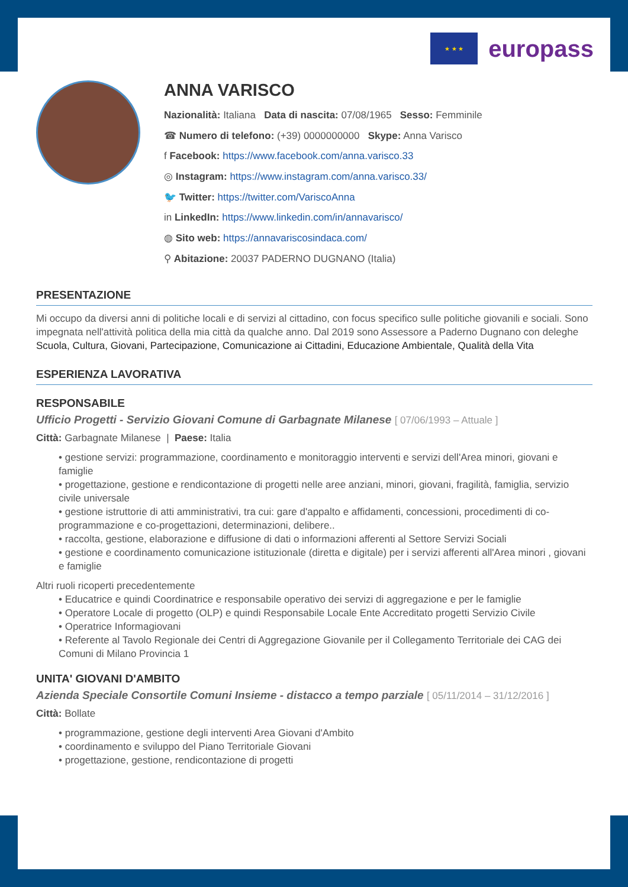★ ★ ★
europass
ANNA VARISCO
Nazionalità: Italiana Data di nascita: 07/08/1965 Sesso: Femminile
☎ Numero di telefono: (+39) 0000000000 Skype: Anna Varisco
f Facebook: https://www.facebook.com/anna.varisco.33
◎ Instagram: https://www.instagram.com/anna.varisco.33/
🐦 Twitter: https://twitter.com/VariscoAnna
in LinkedIn: https://www.linkedin.com/in/annavarisco/
◍ Sito web: https://annavariscosindaca.com/
⚲ Abitazione: 20037 PADERNO DUGNANO (Italia)
PRESENTAZIONE
Mi occupo da diversi anni di politiche locali e di servizi al cittadino, con focus specifico sulle politiche giovanili e sociali. Sono impegnata nell'attività politica della mia città da qualche anno. Dal 2019 sono Assessore a Paderno Dugnano con deleghe Scuola, Cultura, Giovani, Partecipazione, Comunicazione ai Cittadini, Educazione Ambientale, Qualità della Vita
ESPERIENZA LAVORATIVA
RESPONSABILE
Ufficio Progetti - Servizio Giovani Comune di Garbagnate Milanese [ 07/06/1993 – Attuale ]
Città: Garbagnate Milanese | Paese: Italia
• gestione servizi: programmazione, coordinamento e monitoraggio interventi e servizi dell'Area minori, giovani e famiglie
• progettazione, gestione e rendicontazione di progetti nelle aree anziani, minori, giovani, fragilità, famiglia, servizio civile universale
• gestione istruttorie di atti amministrativi, tra cui: gare d'appalto e affidamenti, concessioni, procedimenti di co-programmazione e co-progettazioni, determinazioni, delibere..
• raccolta, gestione, elaborazione e diffusione di dati o informazioni afferenti al Settore Servizi Sociali
• gestione e coordinamento comunicazione istituzionale (diretta e digitale) per i servizi afferenti all'Area minori , giovani e famiglie
Altri ruoli ricoperti precedentemente
• Educatrice e quindi Coordinatrice e responsabile operativo dei servizi di aggregazione e per le famiglie
• Operatore Locale di progetto (OLP) e quindi Responsabile Locale Ente Accreditato progetti Servizio Civile
• Operatrice Informagiovani
• Referente al Tavolo Regionale dei Centri di Aggregazione Giovanile per il Collegamento Territoriale dei CAG dei Comuni di Milano Provincia 1
UNITA' GIOVANI D'AMBITO
Azienda Speciale Consortile Comuni Insieme - distacco a tempo parziale [ 05/11/2014 – 31/12/2016 ]
Città: Bollate
• programmazione, gestione degli interventi Area Giovani d'Ambito
• coordinamento e sviluppo del Piano Territoriale Giovani
• progettazione, gestione, rendicontazione di progetti